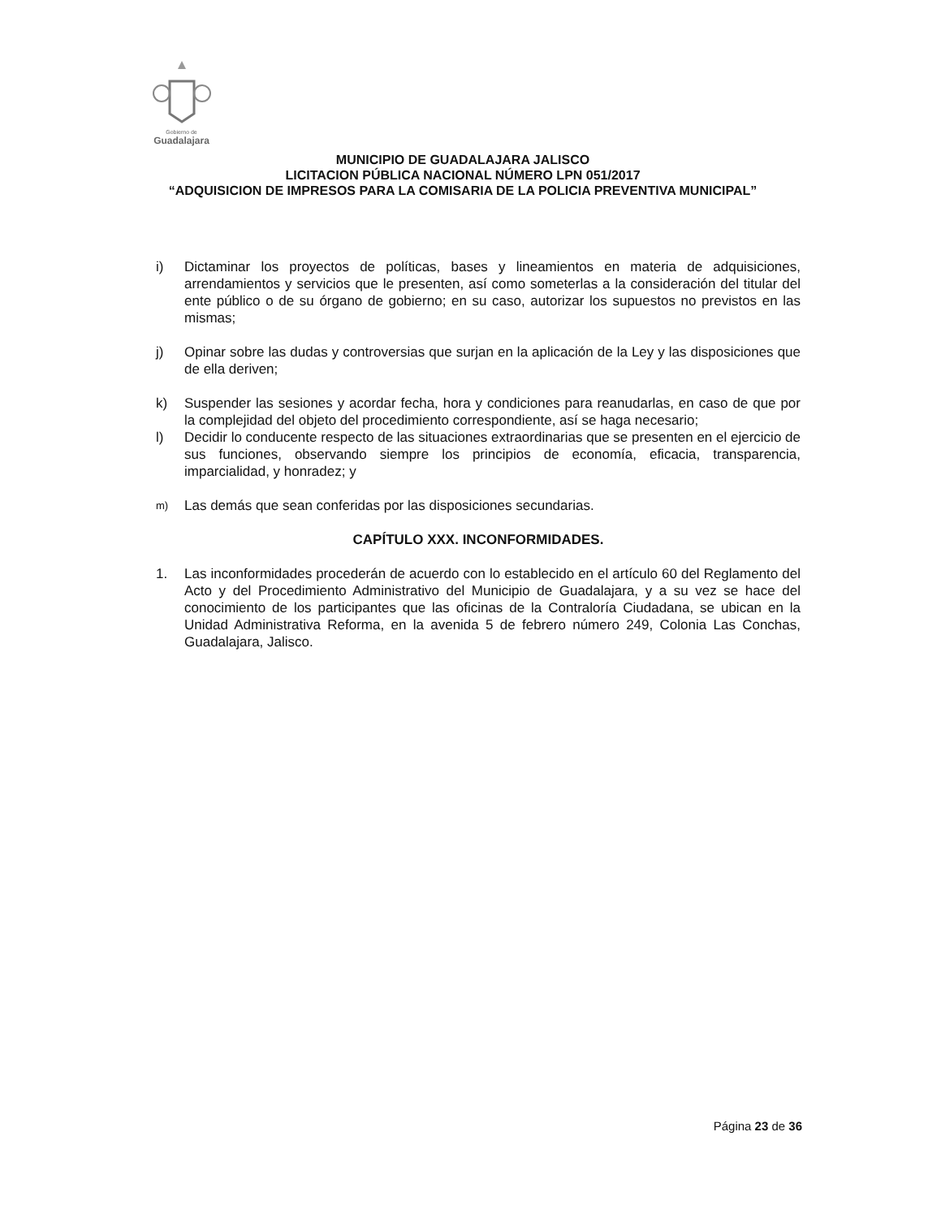Gobierno de
Guadalajara
MUNICIPIO DE GUADALAJARA JALISCO
LICITACION PÚBLICA NACIONAL NÚMERO LPN 051/2017
“ADQUISICION DE IMPRESOS PARA LA COMISARIA DE LA POLICIA PREVENTIVA MUNICIPAL”
i) Dictaminar los proyectos de políticas, bases y lineamientos en materia de adquisiciones, arrendamientos y servicios que le presenten, así como someterlas a la consideración del titular del ente público o de su órgano de gobierno; en su caso, autorizar los supuestos no previstos en las mismas;
j) Opinar sobre las dudas y controversias que surjan en la aplicación de la Ley y las disposiciones que de ella deriven;
k) Suspender las sesiones y acordar fecha, hora y condiciones para reanudarlas, en caso de que por la complejidad del objeto del procedimiento correspondiente, así se haga necesario;
l) Decidir lo conducente respecto de las situaciones extraordinarias que se presenten en el ejercicio de sus funciones, observando siempre los principios de economía, eficacia, transparencia, imparcialidad, y honradez; y
m) Las demás que sean conferidas por las disposiciones secundarias.
CAPÍTULO XXX. INCONFORMIDADES.
1. Las inconformidades procederán de acuerdo con lo establecido en el artículo 60 del Reglamento del Acto y del Procedimiento Administrativo del Municipio de Guadalajara, y a su vez se hace del conocimiento de los participantes que las oficinas de la Contraloría Ciudadana, se ubican en la Unidad Administrativa Reforma, en la avenida 5 de febrero número 249, Colonia Las Conchas, Guadalajara, Jalisco.
Página 23 de 36